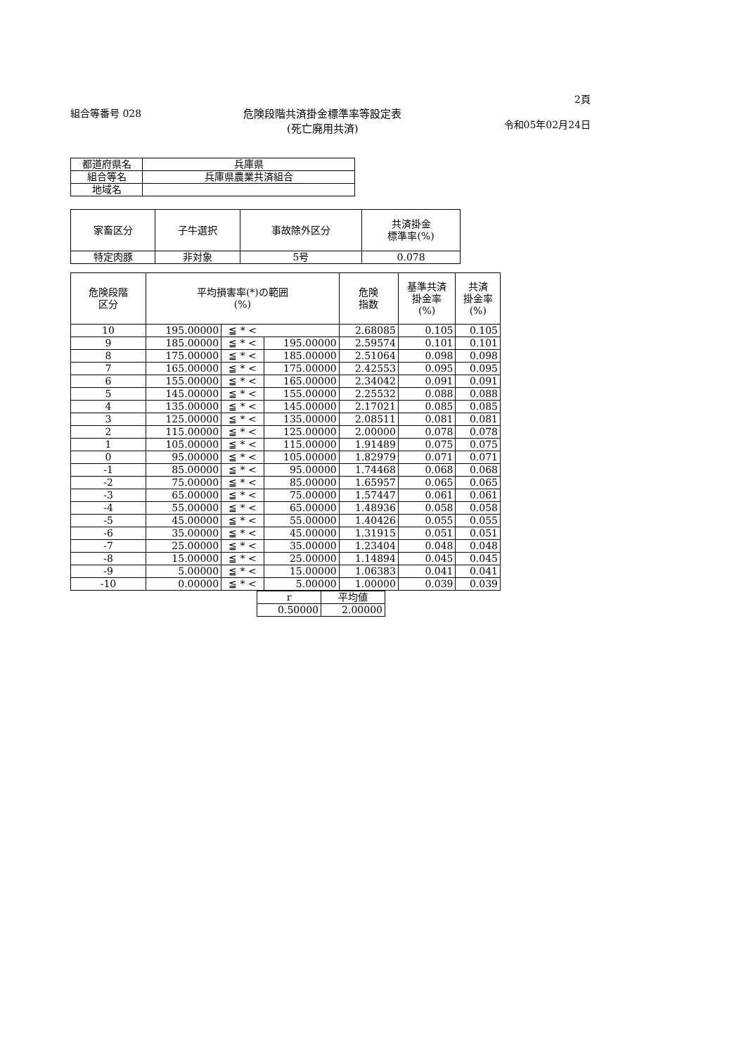組合等番号 028 危険段階共済掛金標準率等設定表
(死亡廃用共済)
2頁
令和05年02月24日
| 都道府県名 | 兵庫県 |
| 組合等名 | 兵庫県農業共済組合 |
| 地域名 | |
| 家畜区分 | 子牛選択 | 事故除外区分 | 共済掛金 標準率(%) |
| --- | --- | --- | --- |
| 特定肉豚 | 非対象 | 5号 | 0.078 |
| 危険段階 区分 | 平均損害率(*)の範囲 (%) | | | 危険 指数 | 基準共済 掛金率 (%) | 共済 掛金率 (%) |
| --- | --- | --- | --- | --- | --- | --- |
| 10 | 195.00000 | ≦ * < | | 2.68085 | 0.105 | 0.105 |
| 9 | 185.00000 | ≦ * < | 195.00000 | 2.59574 | 0.101 | 0.101 |
| 8 | 175.00000 | ≦ * < | 185.00000 | 2.51064 | 0.098 | 0.098 |
| 7 | 165.00000 | ≦ * < | 175.00000 | 2.42553 | 0.095 | 0.095 |
| 6 | 155.00000 | ≦ * < | 165.00000 | 2.34042 | 0.091 | 0.091 |
| 5 | 145.00000 | ≦ * < | 155.00000 | 2.25532 | 0.088 | 0.088 |
| 4 | 135.00000 | ≦ * < | 145.00000 | 2.17021 | 0.085 | 0.085 |
| 3 | 125.00000 | ≦ * < | 135.00000 | 2.08511 | 0.081 | 0.081 |
| 2 | 115.00000 | ≦ * < | 125.00000 | 2.00000 | 0.078 | 0.078 |
| 1 | 105.00000 | ≦ * < | 115.00000 | 1.91489 | 0.075 | 0.075 |
| 0 | 95.00000 | ≦ * < | 105.00000 | 1.82979 | 0.071 | 0.071 |
| -1 | 85.00000 | ≦ * < | 95.00000 | 1.74468 | 0.068 | 0.068 |
| -2 | 75.00000 | ≦ * < | 85.00000 | 1.65957 | 0.065 | 0.065 |
| -3 | 65.00000 | ≦ * < | 75.00000 | 1.57447 | 0.061 | 0.061 |
| -4 | 55.00000 | ≦ * < | 65.00000 | 1.48936 | 0.058 | 0.058 |
| -5 | 45.00000 | ≦ * < | 55.00000 | 1.40426 | 0.055 | 0.055 |
| -6 | 35.00000 | ≦ * < | 45.00000 | 1.31915 | 0.051 | 0.051 |
| -7 | 25.00000 | ≦ * < | 35.00000 | 1.23404 | 0.048 | 0.048 |
| -8 | 15.00000 | ≦ * < | 25.00000 | 1.14894 | 0.045 | 0.045 |
| -9 | 5.00000 | ≦ * < | 15.00000 | 1.06383 | 0.041 | 0.041 |
| -10 | 0.00000 | ≦ * < | 5.00000 | 1.00000 | 0.039 | 0.039 |
| r | 平均値 |
| 0.50000 | 2.00000 |